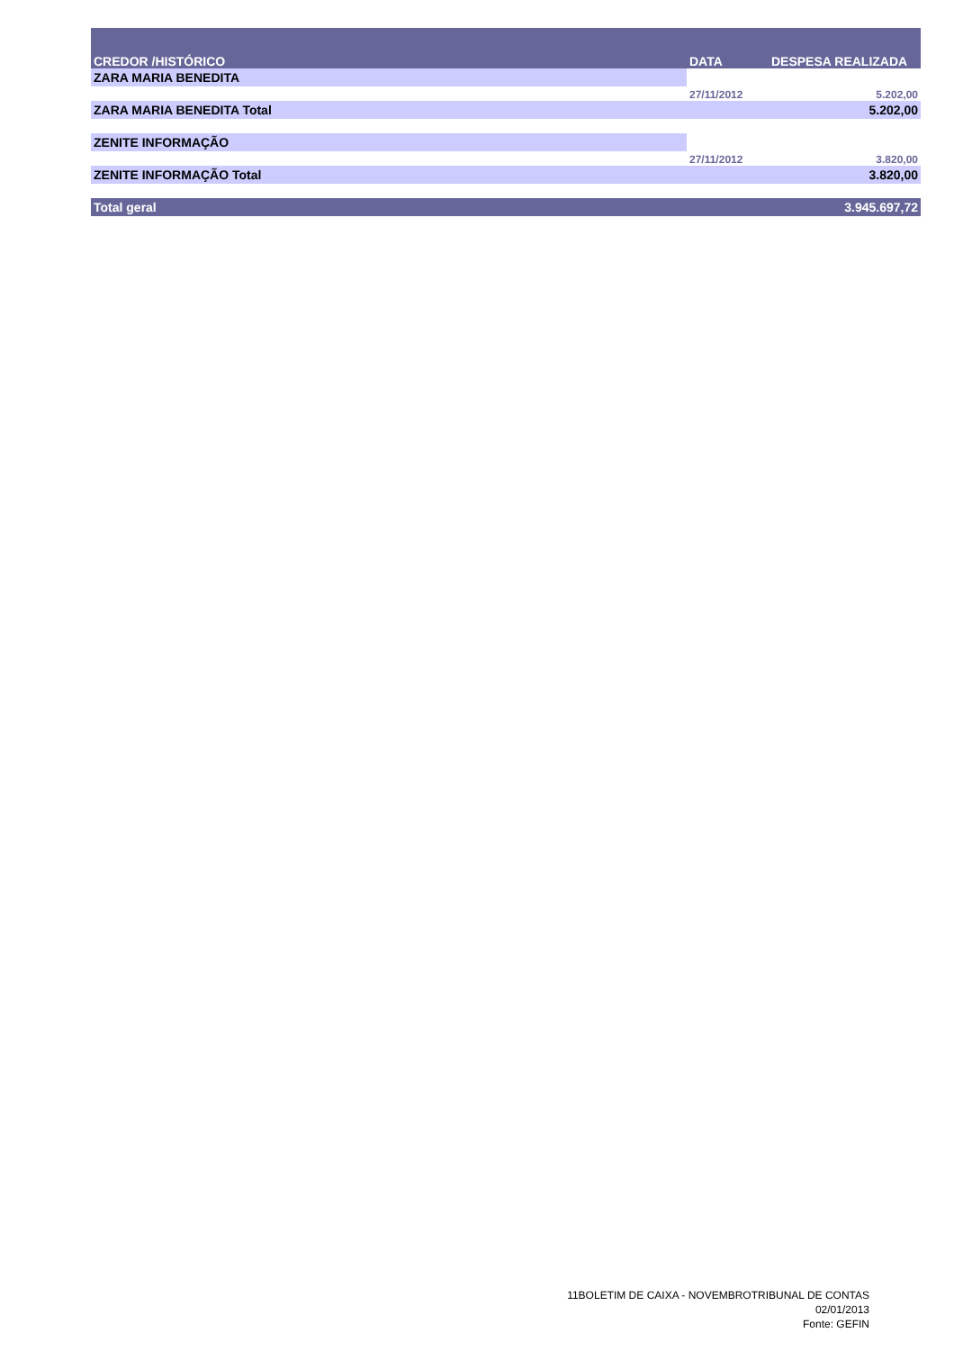| CREDOR /HISTÓRICO | DATA | DESPESA REALIZADA |
| --- | --- | --- |
| ZARA MARIA BENEDITA | | |
| | 27/11/2012 | 5.202,00 |
| ZARA MARIA BENEDITA Total | | 5.202,00 |
| ZENITE INFORMAÇÃO | | |
| | 27/11/2012 | 3.820,00 |
| ZENITE INFORMAÇÃO Total | | 3.820,00 |
| Total geral | | 3.945.697,72 |
11BOLETIM DE CAIXA - NOVEMBROTRIBUNAL DE CONTAS
02/01/2013
Fonte: GEFIN